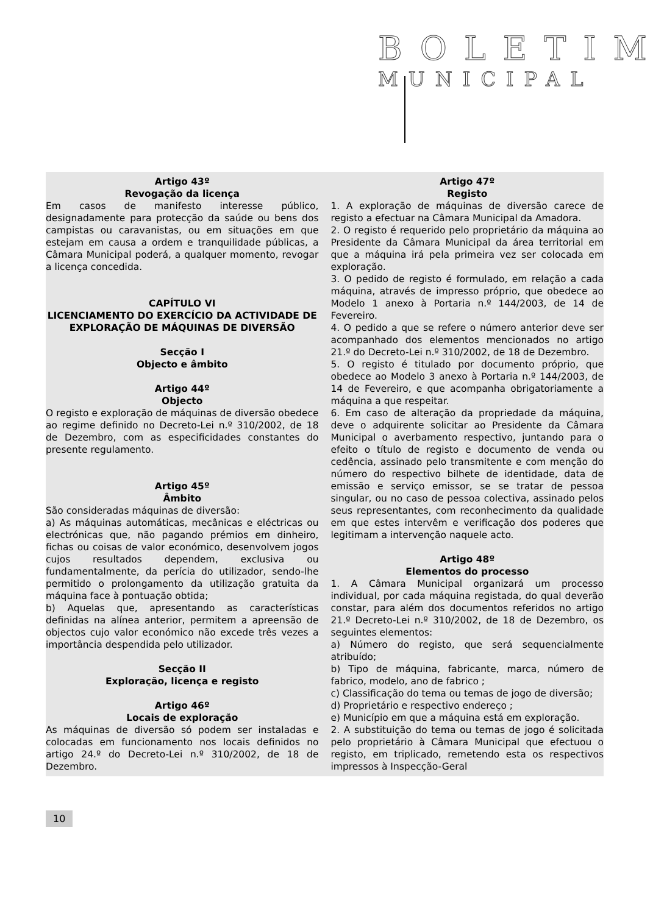BOLETIM
MUNICIPAL
Artigo 43º
Revogação da licença
Em casos de manifesto interesse público, designadamente para protecção da saúde ou bens dos campistas ou caravanistas, ou em situações em que estejam em causa a ordem e tranquilidade públicas, a Câmara Municipal poderá, a qualquer momento, revogar a licença concedida.
CAPÍTULO VI
LICENCIAMENTO DO EXERCÍCIO DA ACTIVIDADE DE EXPLORAÇÃO DE MÁQUINAS DE DIVERSÃO
Secção I
Objecto e âmbito
Artigo 44º
Objecto
O registo e exploração de máquinas de diversão obedece ao regime definido no Decreto-Lei n.º 310/2002, de 18 de Dezembro, com as especificidades constantes do presente regulamento.
Artigo 45º
Âmbito
São consideradas máquinas de diversão:
a) As máquinas automáticas, mecânicas e eléctricas ou electrónicas que, não pagando prémios em dinheiro, fichas ou coisas de valor económico, desenvolvem jogos cujos resultados dependem, exclusiva ou fundamentalmente, da perícia do utilizador, sendo-lhe permitido o prolongamento da utilização gratuita da máquina face à pontuação obtida;
b) Aquelas que, apresentando as características definidas na alínea anterior, permitem a apreensão de objectos cujo valor económico não excede três vezes a importância despendida pelo utilizador.
Secção II
Exploração, licença e registo
Artigo 46º
Locais de exploração
As máquinas de diversão só podem ser instaladas e colocadas em funcionamento nos locais definidos no artigo 24.º do Decreto-Lei n.º 310/2002, de 18 de Dezembro.
Artigo 47º
Registo
1. A exploração de máquinas de diversão carece de registo a efectuar na Câmara Municipal da Amadora.
2. O registo é requerido pelo proprietário da máquina ao Presidente da Câmara Municipal da área territorial em que a máquina irá pela primeira vez ser colocada em exploração.
3. O pedido de registo é formulado, em relação a cada máquina, através de impresso próprio, que obedece ao Modelo 1 anexo à Portaria n.º 144/2003, de 14 de Fevereiro.
4. O pedido a que se refere o número anterior deve ser acompanhado dos elementos mencionados no artigo 21.º do Decreto-Lei n.º 310/2002, de 18 de Dezembro.
5. O registo é titulado por documento próprio, que obedece ao Modelo 3 anexo à Portaria n.º 144/2003, de 14 de Fevereiro, e que acompanha obrigatoriamente a máquina a que respeitar.
6. Em caso de alteração da propriedade da máquina, deve o adquirente solicitar ao Presidente da Câmara Municipal o averbamento respectivo, juntando para o efeito o título de registo e documento de venda ou cedência, assinado pelo transmitente e com menção do número do respectivo bilhete de identidade, data de emissão e serviço emissor, se se tratar de pessoa singular, ou no caso de pessoa colectiva, assinado pelos seus representantes, com reconhecimento da qualidade em que estes intervêm e verificação dos poderes que legitimam a intervenção naquele acto.
Artigo 48º
Elementos do processo
1. A Câmara Municipal organizará um processo individual, por cada máquina registada, do qual deverão constar, para além dos documentos referidos no artigo 21.º Decreto-Lei n.º 310/2002, de 18 de Dezembro, os seguintes elementos:
a) Número do registo, que será sequencialmente atribuído;
b) Tipo de máquina, fabricante, marca, número de fabrico, modelo, ano de fabrico ;
c) Classificação do tema ou temas de jogo de diversão;
d) Proprietário e respectivo endereço ;
e) Município em que a máquina está em exploração.
2. A substituição do tema ou temas de jogo é solicitada pelo proprietário à Câmara Municipal que efectuou o registo, em triplicado, remetendo esta os respectivos impressos à Inspecção-Geral
10